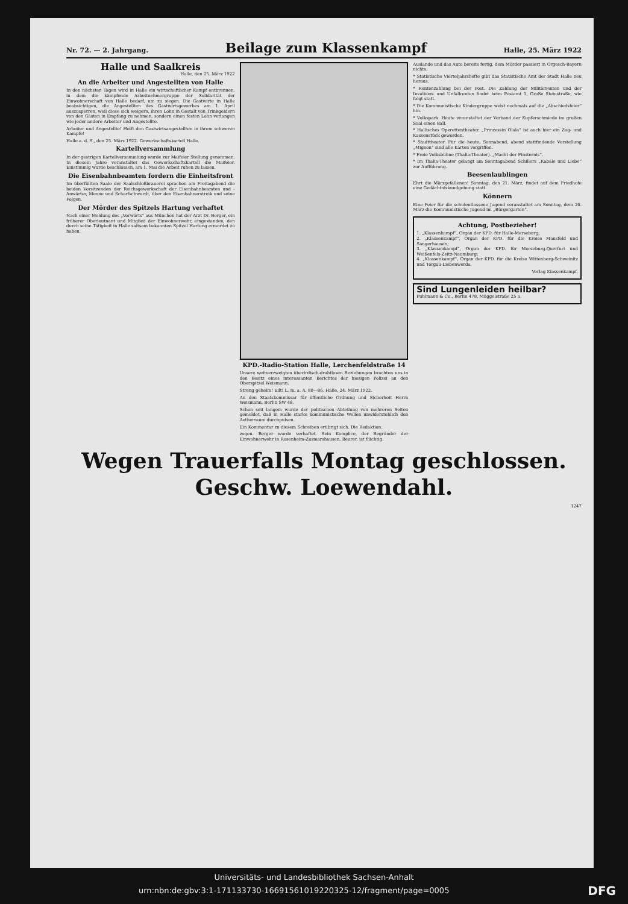Nr. 72. — 2. Jahrgang. Beilage zum Klassenkampf Halle, 25. März 1922
Halle und Saalkreis
Halle, den 25. März 1922
An die Arbeiter und Angestellten von Halle
In den nächsten Tagen wird in Halle ein wirtschaftlicher Kampf entbrennen, in dem die kämpfende Arbeitnehmergruppe der Solidarität der Einwohnerschaft von Halle bedarf, um zu siegen. Die Gastwirte in Halle beabsichtigen, die Angestellten des Gastwirtsgewerbes am 1. April auszusperren, weil diese sich weigern, ihren Lohn in Gestalt von Trinkgeldern von den Gästen in Empfang zu nehmen, sondern einen festen Lohn verlangen wie jeder andere Arbeiter und Angestellte.
Arbeiter und Angestellte! Helft den Gastwirtsangestellten in ihrem schweren Kampfe!
Halle a. d. S., den 25. März 1922. Gewerkschaftskartell Halle.
Kartellversammlung
In der gestrigen Kartellversammlung wurde zur Maifeier Stellung genommen. In diesem Jahre veranstaltet das Gewerkschaftskartell die Maifeier. Einstimmig wurde beschlossen, am 1. Mai die Arbeit ruhen zu lassen.
Die Eisenbahnbeamten fordern die Einheitsfront
Im überfüllten Saale der Saalschloßbrauerei sprachen am Freitagabend die beiden Vorsitzenden der Reichsgewerkschaft der Eisenbahnbeamten und -Anwärter, Menne und Scharfschwerdt, über den Eisenbahnerstreik und seine Folgen.
Der Mörder des Spitzels Hartung verhaftet
Nach einer Meldung des „Vorwärts“ aus München hat der Arzt Dr. Berger, ein früherer Oberleutnant und Mitglied der Einwohnerwehr, eingestanden, den durch seine Tätigkeit in Halle saitsam bekannten Spitzel Hartung ermordet zu haben.
KPD.-Radio-Station Halle, Lerchenfeldstraße 14
Unsere weitverzweigten überirdisch-drahtlosen Beziehungen brachten uns in den Besitz eines interessanten Berichtes der hiesigen Polizei an den Oberspitzel Weismann:
Streng geheim! Eilt! L. m. a. A. 80—86. Halle, 24. März 1922.
An den Staatskommissar für öffentliche Ordnung und Sicherheit Herrn Weismann, Berlin SW 48.
Schon seit langem wurde der politischen Abteilung von mehreren Seiten gemeldet, daß in Halle starke kommunistische Wellen unwiderstehlich den Aetherraum durchpulsen.
Ein Kommentar zu diesem Schreiben erübrigt sich. Die Redaktion.
zogen. Berger wurde verhaftet. Sein Komplice, der Begründer der Einwohnerwehr in Rosenheim-Zusmarshausen, Beurer, ist flüchtig.
Auslande und das Auto bereits fertig, dem Mörder passiert in Orgesch-Bayern nichts.
* Statistische Vierteljahrshefte gibt das Statistische Amt der Stadt Halle neu heraus.
* Rentenzahlung bei der Post. Die Zahlung der Militärrenten und der Invaliden- und Unfallrenten findet beim Postamt 1, Große Steinstraße, wie folgt statt.
* Die Kommunistische Kindergruppe weist nochmals auf die „Abschiedsfeier“ hin.
* Volkspark. Heute veranstaltet der Verband der Kupferschmiede im großen Saal einen Ball.
* Hallisches Operettentheater. „Prinzessin Olala“ ist auch hier ein Zug- und Kassenstück geworden.
* Stadttheater. Für die heute, Sonnabend, abend stattfindende Vorstellung „Mignon“ sind alle Karten vergriffen.
* Freie Volksbühne (Thalia-Theater). „Macht der Finsternis“.
* Im Thalia-Theater gelangt am Sonntagabend Schillers „Kabale und Liebe“ zur Aufführung.
Beesenlaublingen
Ehrt die Märzgefallenen! Sonntag, den 21. März, findet auf dem Friedhofe eine Gedächtniskundgebung statt.
Könnern
Eine Feier für die schulentlassene Jugend veranstaltet am Sonntag, dem 26. März die Kommunistische Jugend im „Bürgergarten“.
Achtung, Postbezieher!
1. „Klassenkampf“, Organ der KPD. für Halle-Merseburg;
2. „Klassenkampf“, Organ der KPD. für die Kreise Mansfeld und Sangerhausen;
3. „Klassenkampf“, Organ der KPD. für Merseburg-Querfurt und Weißenfels-Zeitz-Naumburg;
4. „Klassenkampf“, Organ der KPD. für die Kreise Wittenberg-Schweinitz und Torgau-Liebenwerda.
Verlag Klassenkampf.
Sind Lungenleiden heilbar?
Puhlmann & Co., Berlin 478, Müggelstraße 25 a.
Wegen Trauerfalls Montag geschlossen.
Geschw. Loewendahl.
1247
Universitäts- und Landesbibliothek Sachsen-Anhalt
urn:nbn:de:gbv:3:1-171133730-16691561019220325-12/fragment/page=0005 DFG